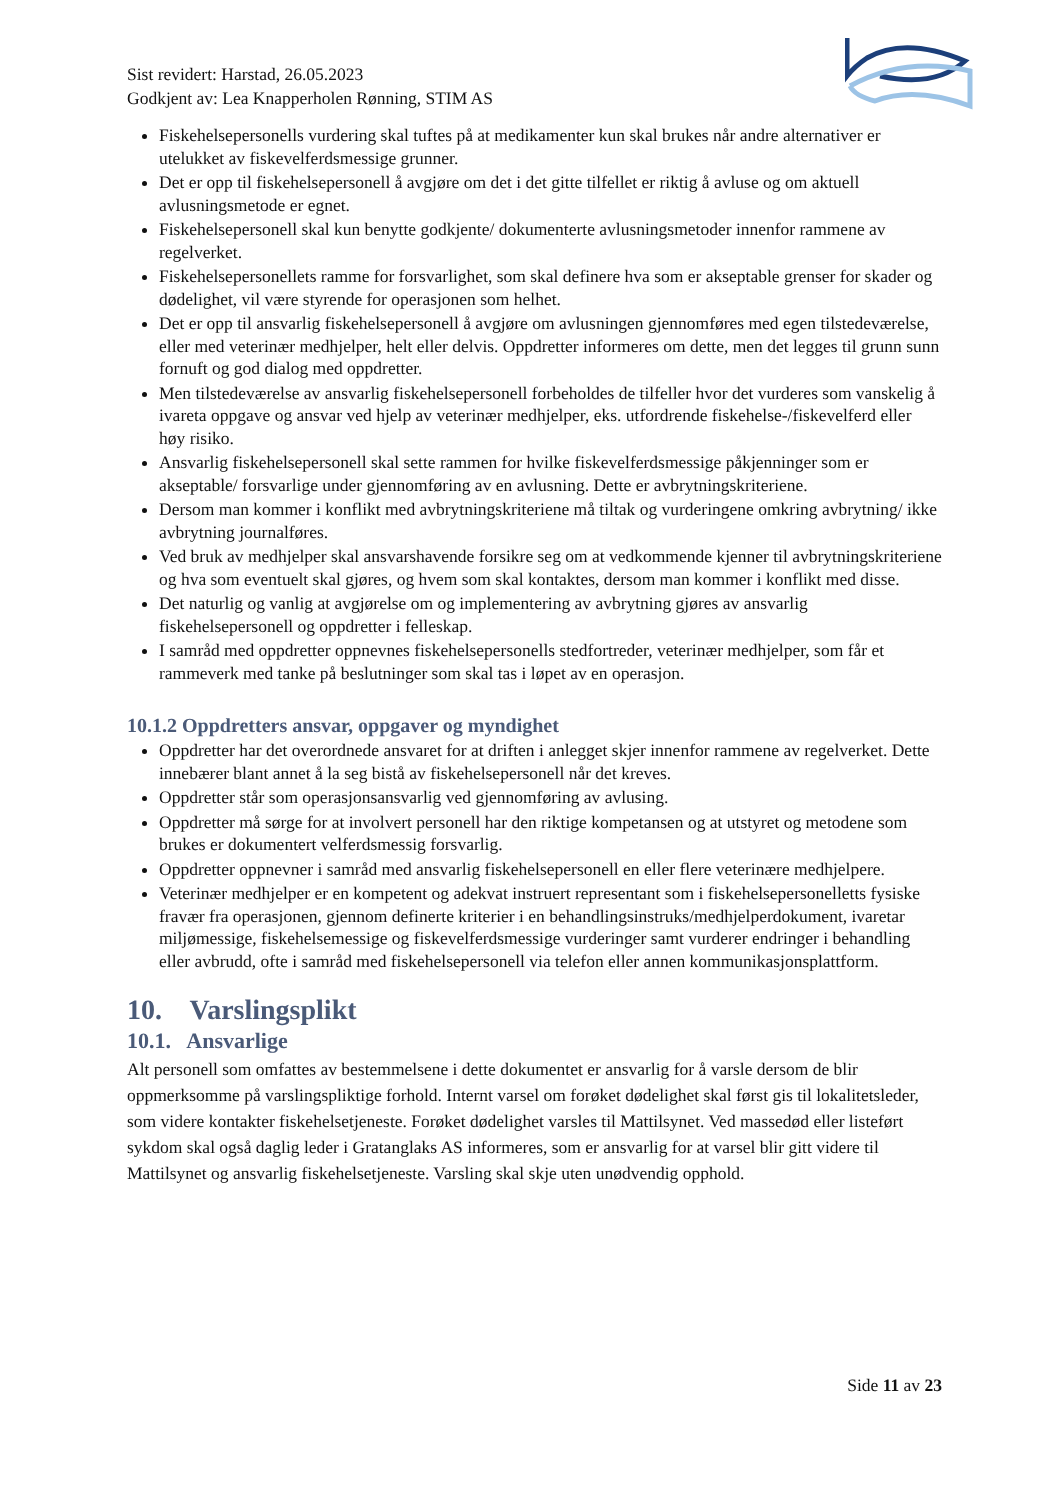Sist revidert: Harstad, 26.05.2023
Godkjent av: Lea Knapperholen Rønning, STIM AS
Fiskehelsepersonells vurdering skal tuftes på at medikamenter kun skal brukes når andre alternativer er utelukket av fiskevelferdsmessige grunner.
Det er opp til fiskehelsepersonell å avgjøre om det i det gitte tilfellet er riktig å avluse og om aktuell avlusningsmetode er egnet.
Fiskehelsepersonell skal kun benytte godkjente/ dokumenterte avlusningsmetoder innenfor rammene av regelverket.
Fiskehelsepersonellets ramme for forsvarlighet, som skal definere hva som er akseptable grenser for skader og dødelighet, vil være styrende for operasjonen som helhet.
Det er opp til ansvarlig fiskehelsepersonell å avgjøre om avlusningen gjennomføres med egen tilstedeværelse, eller med veterinær medhjelper, helt eller delvis. Oppdretter informeres om dette, men det legges til grunn sunn fornuft og god dialog med oppdretter.
Men tilstedeværelse av ansvarlig fiskehelsepersonell forbeholdes de tilfeller hvor det vurderes som vanskelig å ivareta oppgave og ansvar ved hjelp av veterinær medhjelper, eks. utfordrende fiskehelse-/fiskevelferd eller høy risiko.
Ansvarlig fiskehelsepersonell skal sette rammen for hvilke fiskevelferdsmessige påkjenninger som er akseptable/ forsvarlige under gjennomføring av en avlusning. Dette er avbrytningskriteriene.
Dersom man kommer i konflikt med avbrytningskriteriene må tiltak og vurderingene omkring avbrytning/ ikke avbrytning journalføres.
Ved bruk av medhjelper skal ansvarshavende forsikre seg om at vedkommende kjenner til avbrytningskriteriene og hva som eventuelt skal gjøres, og hvem som skal kontaktes, dersom man kommer i konflikt med disse.
Det naturlig og vanlig at avgjørelse om og implementering av avbrytning gjøres av ansvarlig fiskehelsepersonell og oppdretter i felleskap.
I samråd med oppdretter oppnevnes fiskehelsepersonells stedfortreder, veterinær medhjelper, som får et rammeverk med tanke på beslutninger som skal tas i løpet av en operasjon.
10.1.2 Oppdretters ansvar, oppgaver og myndighet
Oppdretter har det overordnede ansvaret for at driften i anlegget skjer innenfor rammene av regelverket. Dette innebærer blant annet å la seg bistå av fiskehelsepersonell når det kreves.
Oppdretter står som operasjonsansvarlig ved gjennomføring av avlusing.
Oppdretter må sørge for at involvert personell har den riktige kompetansen og at utstyret og metodene som brukes er dokumentert velferdsmessig forsvarlig.
Oppdretter oppnevner i samråd med ansvarlig fiskehelsepersonell en eller flere veterinære medhjelpere.
Veterinær medhjelper er en kompetent og adekvat instruert representant som i fiskehelsepersonelletts fysiske fravær fra operasjonen, gjennom definerte kriterier i en behandlingsinstruks/medhjelperdokument, ivaretar miljømessige, fiskehelsemessige og fiskevelferdsmessige vurderinger samt vurderer endringer i behandling eller avbrudd, ofte i samråd med fiskehelsepersonell via telefon eller annen kommunikasjonsplattform.
10. Varslingsplikt
10.1. Ansvarlige
Alt personell som omfattes av bestemmelsene i dette dokumentet er ansvarlig for å varsle dersom de blir oppmerksomme på varslingspliktige forhold. Internt varsel om forøket dødelighet skal først gis til lokalitetsleder, som videre kontakter fiskehelsetjeneste. Forøket dødelighet varsles til Mattilsynet. Ved massedød eller listeført sykdom skal også daglig leder i Gratanglaks AS informeres, som er ansvarlig for at varsel blir gitt videre til Mattilsynet og ansvarlig fiskehelsetjeneste. Varsling skal skje uten unødvendig opphold.
Side 11 av 23